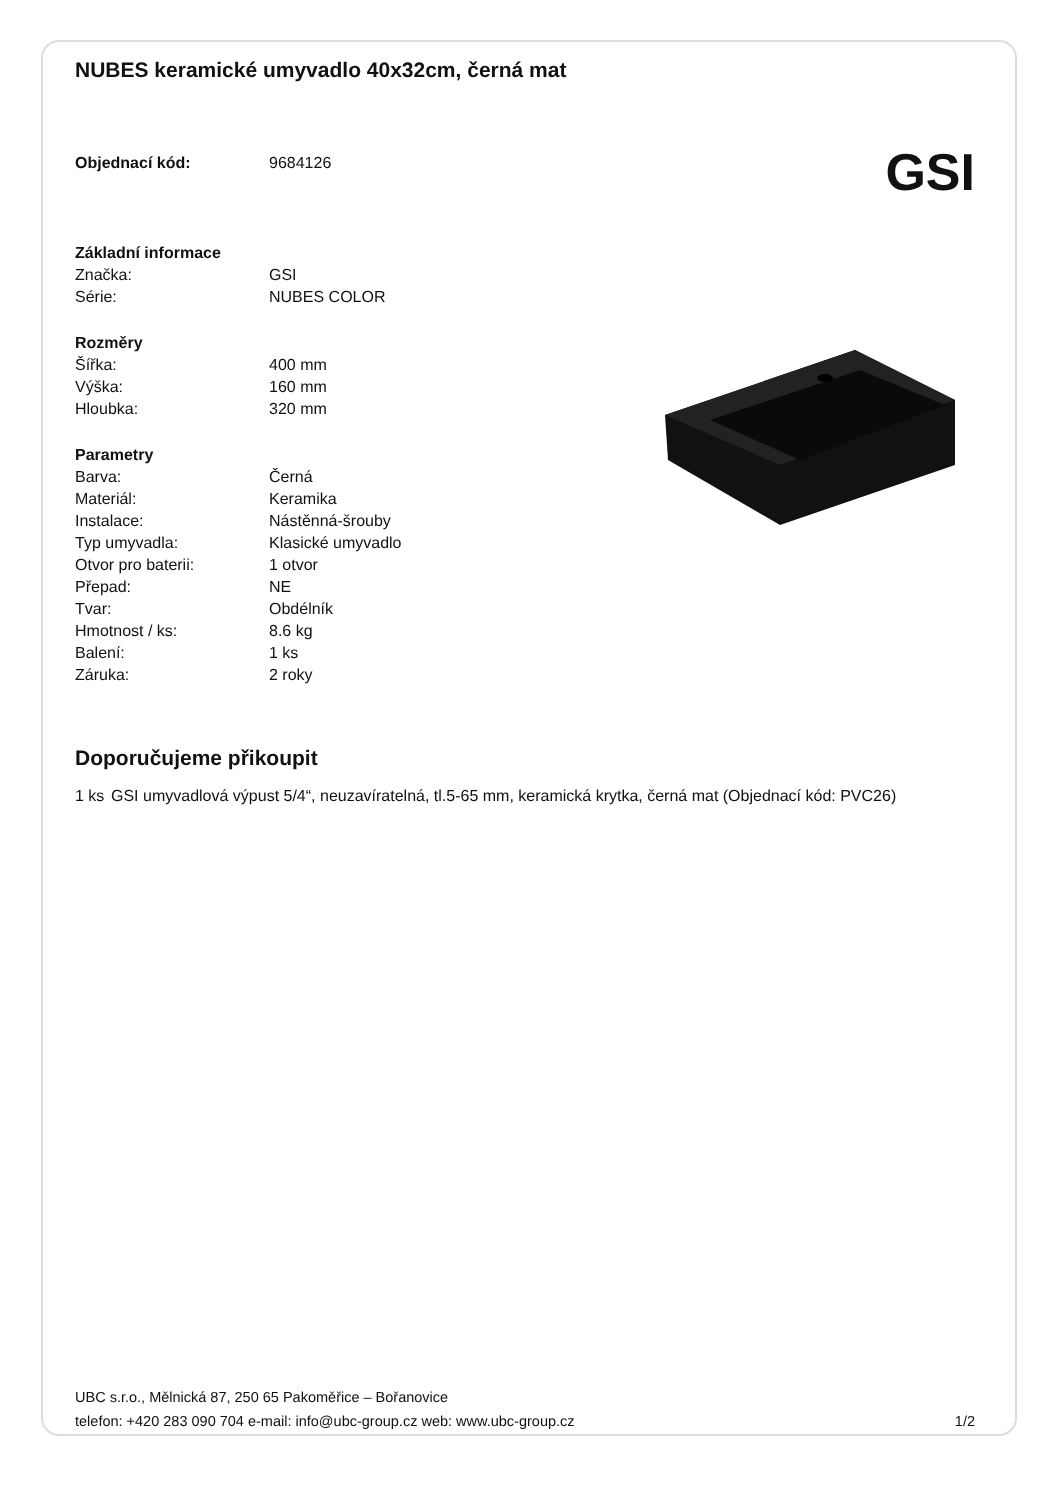NUBES keramické umyvadlo 40x32cm, černá mat
| Objednací kód: | 9684126 |
GSI
| Základní informace | |
| Značka: | GSI |
| Série: | NUBES COLOR |
| Rozměry | |
| Šířka: | 400 mm |
| Výška: | 160 mm |
| Hloubka: | 320 mm |
| Parametry | |
| Barva: | Černá |
| Materiál: | Keramika |
| Instalace: | Nástěnná-šrouby |
| Typ umyvadla: | Klasické umyvadlo |
| Otvor pro baterii: | 1 otvor |
| Přepad: | NE |
| Tvar: | Obdélník |
| Hmotnost / ks: | 8.6 kg |
| Balení: | 1 ks |
| Záruka: | 2 roky |
Doporučujeme přikoupit
1 ks GSI umyvadlová výpust 5/4“, neuzavíratelná, tl.5-65 mm, keramická krytka, černá mat (Objednací kód: PVC26)
UBC s.r.o., Mělnická 87, 250 65 Pakoměřice – Bořanovice
telefon: +420 283 090 704 e-mail: info@ubc-group.cz web: www.ubc-group.cz
1/2